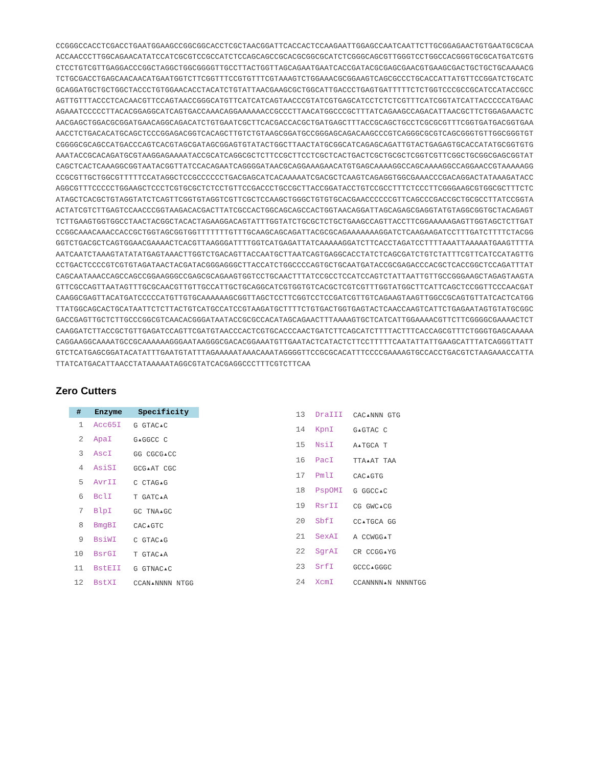CCGGGCCACCTCGACCTGAATGGAAGCCGGCGGCACCTCGCTAACGGATTCACCACTCCAAGAATTGGAGCCAATCAATTCTTGCGGAGAACTGTGAATGCGCAAACCAACCCTTGGCAGAACATATCCATCGCGTCCGCCATCTCCAGCAGCCGCACGCGGCGCATCTCGGGCAGCGTTGGGTCCTGGCCACGGGTGCGCATGATCGTGCTCCTGTCGTTGAGGACCCGGCTAGGCTGGCGGGGTTGCCTTACTGGTTAGCAGAATGAATCACCGATACGCGAGCGAACGTGAAGCGACTGCTGCTGCAAAACGTCTGCGACCTGAGCAACAACATGAATGGTCTTCGGTTTCCGTGTTTCGTAAAGTCTGGAAACGCGGAAGTCAGCGCCCTGCACCATTATGTTCCGGATCTGCATCGCAGGATGCTGCTGGCTACCCTGTGGAACACCTACATCTGTATTAACGAAGCGCTGGCATTGACCCTGAGTGATTTTTCTCTGGTCCCGCCGCATCCATACCGCCAGTTGTTTACCCTCACAACGTTCCAGTAACCGGGCATGTTCATCATCAGTAACCCGTATCGTGAGCATCCTCTCTCGTTTCATCGGTATCATTACCCCCATGAACAGAAATCCCCCTTACACGGAGGCATCAGTGACCAAACAGGAAAAAACCGCCCTTAACATGGCCCGCTTTATCAGAAGCCAGACATTAACGCTTCTGGAGAAACTCAACGAGCTGGACGCGGATGAACAGGCAGACATCTGTGAATCGCTTCACGACCACGCTGATGAGCTTTACCGCAGCTGCCTCGCGCGTTTCGGTGATGACGGTGAAAACCTCTGACACATGCAGCTCCCGGAGACGGTCACAGCTTGTCTGTAAGCGGATGCCGGGAGCAGACAAGCCCGTCAGGGCGCGTCAGCGGGTGTTGGCGGGTGTCGGGGCGCAGCCATGACCCAGTCACGTAGCGATAGCGGAGTGTATACTGGCTTAACTATGCGGCATCAGAGCAGATTGTACTGAGAGTGCACCATATGCGGTGTGAAATACCGCACAGATGCGTAAGGAGAAAATACCGCATCAGGCGCTCTTCCGCTTCCTCGCTCACTGACTCGCTGCGCTCGGTCGTTCGGCTGCGGCGAGCGGTATCAGCTCACTCAAAGGCGGTAATACGGTTATCCACAGAATCAGGGGATAACGCAGGAAAGAACATGTGAGCAAAAGGCCAGCAAAAGGCCAGGAACCGTAAAAAGGCCGCGTTGCTGGCGTTTTTCCATAGGCTCCGCCCCCCTGACGAGCATCACAAAAATCGACGCTCAAGTCAGAGGTGGCGAAACCCGACAGGACTATAAAGATACCAGGCGTTTCCCCCTGGAAGCTCCCTCGTGCGCTCTCCTGTTCCGACCCTGCCGCTTACCGGATACCTGTCCGCCTTTCTCCCTTCGGGAAGCGTGGCGCTTTCTCATAGCTCACGCTGTAGGTATCTCAGTTCGGTGTAGGTCGTTCGCTCCAAGCTGGGCTGTGTGCACGAACCCCCCGTTCAGCCCGACCGCTGCGCCTTATCCGGTAACTATCGTCTTGAGTCCAACCCGGTAAGACACGACTTATCGCCACTGGCAGCAGCCACTGGTAACAGGATTAGCAGAGCGAGGTATGTAGGCGGTGCTACAGAGTTCTTGAAGTGGTGGCCTAACTACGGCTACACTAGAAGGACAGTATTTGGTATCTGCGCTCTGCTGAAGCCAGTTACCTTCGGAAAAAGAGTTGGTAGCTCTTGATCCGGCAAACAAACCACCGCTGGTAGCGGTGGTTTTTTTGTTTGCAAGCAGCAGATTACGCGCAGAAAAAAAGGATCTCAAGAAGATCCTTTGATCTTTTCTACGGGGTCTGACGCTCAGTGGAACGAAAACTCACGTTAAGGGATTTTGGTCATGAGATTATCAAAAAGGATCTTCACCTAGATCCTTTTAAATTAAAAATGAAGTTTTAAATCAATCTAAAGTATATATGAGTAAACTTGGTCTGACAGTTACCAATGCTTAATCAGTGAGGCACCTATCTCAGCGATCTGTCTATTTCGTTCATCCATAGTTGCCTGACTCCCCGTCGTGTAGATAACTACGATACGGGAGGGCTTACCATCTGGCCCCAGTGCTGCAATGATACCGCGAGACCCACGCTCACCGGCTCCAGATTTATCAGCAATAAACCAGCCAGCCGGAAGGGCCGAGCGCAGAAGTGGTCCTGCAACTTTATCCGCCTCCATCCAGTCTATTAATTGTTGCCGGGAAGCTAGAGTAAGTAGTTCGCCAGTTAATAGTTTGCGCAACGTTGTTGCCATTGCTGCAGGCATCGTGGTGTCACGCTCGTCGTTTGGTATGGCTTCATTCAGCTCCGGTTCCCAACGATCAAGGCGAGTTACATGATCCCCCATGTTGTGCAAAAAAGCGGTTAGCTCCTTCGGTCCTCCGATCGTTGTCAGAAGTAAGTTGGCCGCAGTGTTATCACTCATGGTTATGGCAGCACTGCATAATTCTCTTACTGTCATGCCATCCGTAAGATGCTTTTCTGTGACTGGTGAGTACTCAACCAAGTCATTCTGAGAATAGTGTATGCGGCGACCGAGTTGCTCTTGCCCGGCGTCAACACGGGATAATACCGCGCCACATAGCAGAACTTTAAAAGTGCTCATCATTGGAAAACGTTCTTCGGGGCGAAAACTCTCAAGGATCTTACCGCTGTTGAGATCCAGTTCGATGTAACCCACTCGTGCACCCAACTGATCTTCAGCATCTTTTACTTTCACCAGCGTTTCTGGGTGAGCAAAAACAGGAAGGCAAAATGCCGCAAAAAAGGGAATAAGGGCGACACGGAAATGTTGAATACTCATACTCTTCCTTTTTCAATATTATTGAAGCATTTATCAGGGTTATTGTCTCATGAGCGGATACATATTTGAATGTATTTAGAAAAATAAACAAATAGGGGTTCCGCGCACATTTCCCCGAAAAGTGCCACCTGACGTCTAAGAAACCATTATTATCATGACATTAACCTATAAAAATAGGCGTATCACGAGGCCCTTTCGTCTTCAA
Zero Cutters
| # | Enzyme | Specificity |
| --- | --- | --- |
| 1 | Acc65I | G GTAC▴C |
| 2 | ApaI | G▴GGCC C |
| 3 | AscI | GG CGCG▴CC |
| 4 | AsiSI | GCG▴AT CGC |
| 5 | AvrII | C CTAG▴G |
| 6 | BclI | T GATC▴A |
| 7 | BlpI | GC TNA▴GC |
| 8 | BmgBI | CAC▴GTC |
| 9 | BsiWI | C GTAC▴G |
| 10 | BsrGI | T GTAC▴A |
| 11 | BstEII | G GTNAC▴C |
| 12 | BstXI | CCAN▴NNNN NTGG |
| 13 | DraIII | CAC▴NNN GTG |
| 14 | KpnI | G▴GTAC C |
| 15 | NsiI | A▴TGCA T |
| 16 | PacI | TTA▴AT TAA |
| 17 | PmlI | CAC▴GTG |
| 18 | PspOMI | G GGCC▴C |
| 19 | RsrII | CG GWC▴CG |
| 20 | SbfI | CC▴TGCA GG |
| 21 | SexAI | A CCWGG▴T |
| 22 | SgrAI | CR CCGG▴YG |
| 23 | SrfI | GCCC▴GGGC |
| 24 | XcmI | CCANNNN▴N NNNNTGG |